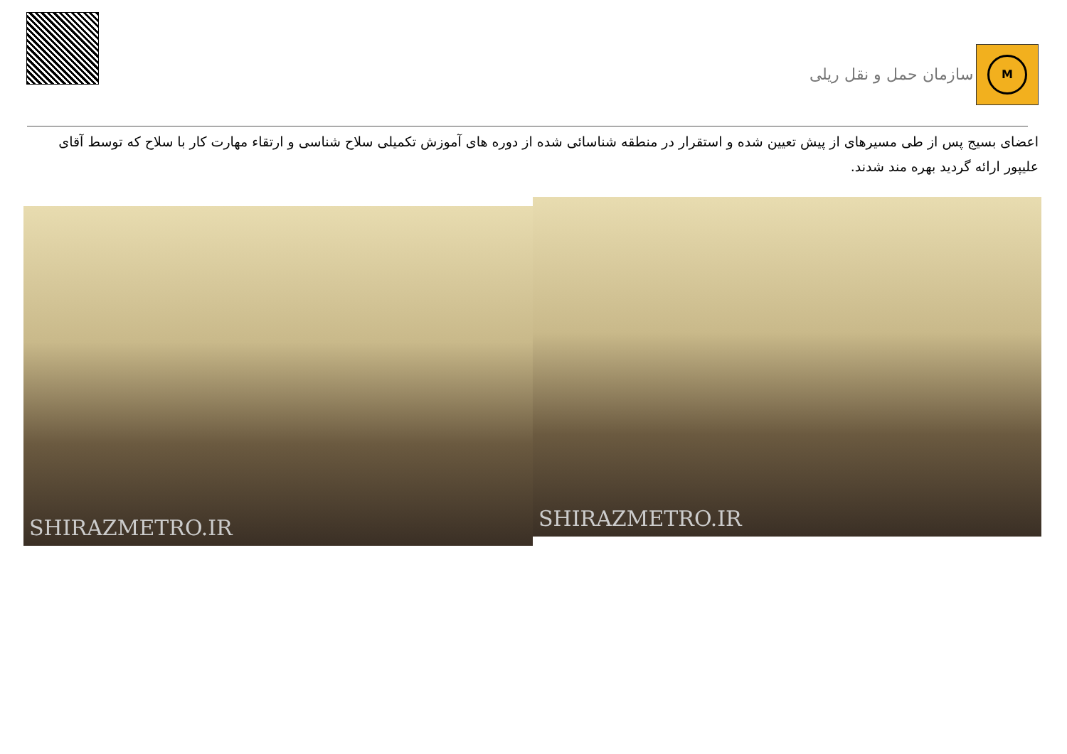سازمان حمل و نقل ریلی
M
اعضای بسیج پس از طی مسیرهای از پیش تعیین شده و استقرار در منطقه شناسائی شده از دوره های آموزش تکمیلی سلاح شناسی و ارتقاء مهارت کار با سلاح که توسط آقای علیپور ارائه گردید بهره مند شدند.
SHIRAZMETRO.IR
SHIRAZMETRO.IR